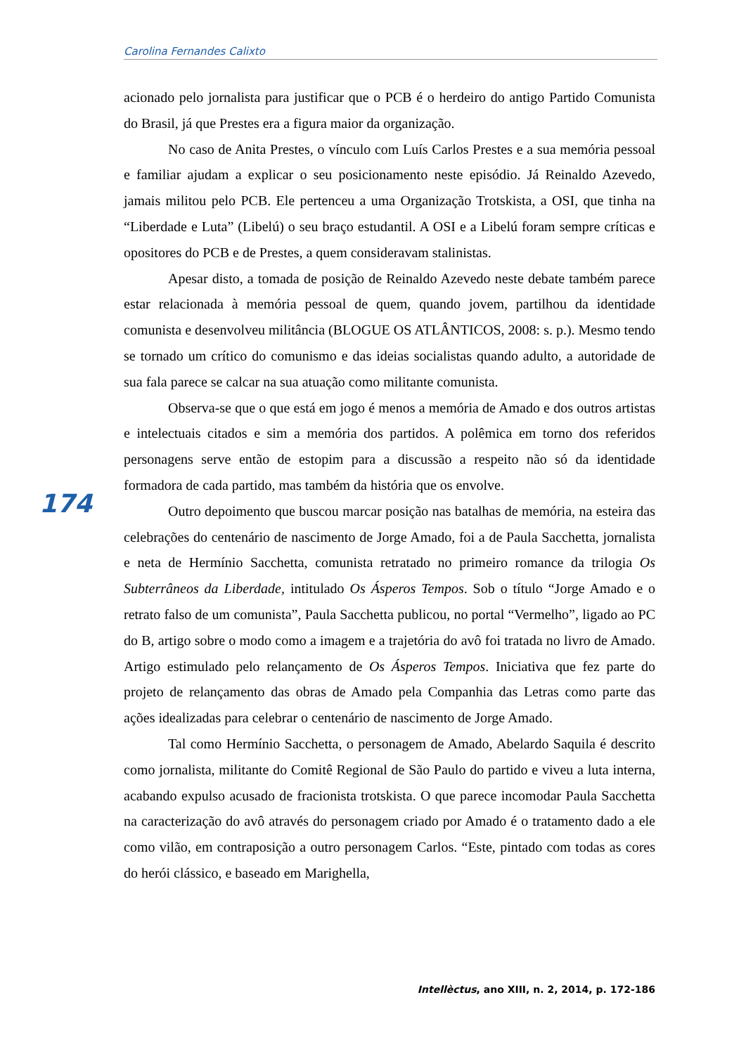Carolina Fernandes Calixto
acionado pelo jornalista para justificar que o PCB é o herdeiro do antigo Partido Comunista do Brasil, já que Prestes era a figura maior da organização.
No caso de Anita Prestes, o vínculo com Luís Carlos Prestes e a sua memória pessoal e familiar ajudam a explicar o seu posicionamento neste episódio. Já Reinaldo Azevedo, jamais militou pelo PCB. Ele pertenceu a uma Organização Trotskista, a OSI, que tinha na “Liberdade e Luta” (Libelú) o seu braço estudantil. A OSI e a Libelú foram sempre críticas e opositores do PCB e de Prestes, a quem consideravam stalinistas.
Apesar disto, a tomada de posição de Reinaldo Azevedo neste debate também parece estar relacionada à memória pessoal de quem, quando jovem, partilhou da identidade comunista e desenvolveu militância (BLOGUE OS ATLÂNTICOS, 2008: s. p.). Mesmo tendo se tornado um crítico do comunismo e das ideias socialistas quando adulto, a autoridade de sua fala parece se calcar na sua atuação como militante comunista.
Observa-se que o que está em jogo é menos a memória de Amado e dos outros artistas e intelectuais citados e sim a memória dos partidos. A polêmica em torno dos referidos personagens serve então de estopim para a discussão a respeito não só da identidade formadora de cada partido, mas também da história que os envolve.
Outro depoimento que buscou marcar posição nas batalhas de memória, na esteira das celebrações do centenário de nascimento de Jorge Amado, foi a de Paula Sacchetta, jornalista e neta de Hermínio Sacchetta, comunista retratado no primeiro romance da trilogia Os Subterrâneos da Liberdade, intitulado Os Ásperos Tempos. Sob o título “Jorge Amado e o retrato falso de um comunista”, Paula Sacchetta publicou, no portal “Vermelho”, ligado ao PC do B, artigo sobre o modo como a imagem e a trajetória do avô foi tratada no livro de Amado. Artigo estimulado pelo relançamento de Os Ásperos Tempos. Iniciativa que fez parte do projeto de relançamento das obras de Amado pela Companhia das Letras como parte das ações idealizadas para celebrar o centenário de nascimento de Jorge Amado.
Tal como Hermínio Sacchetta, o personagem de Amado, Abelardo Saquila é descrito como jornalista, militante do Comitê Regional de São Paulo do partido e viveu a luta interna, acabando expulso acusado de fracionista trotskista. O que parece incomodar Paula Sacchetta na caracterização do avô através do personagem criado por Amado é o tratamento dado a ele como vilão, em contraposição a outro personagem Carlos. “Este, pintado com todas as cores do herói clássico, e baseado em Marighella,
174
Intellèctus, ano XIII, n. 2, 2014, p. 172-186